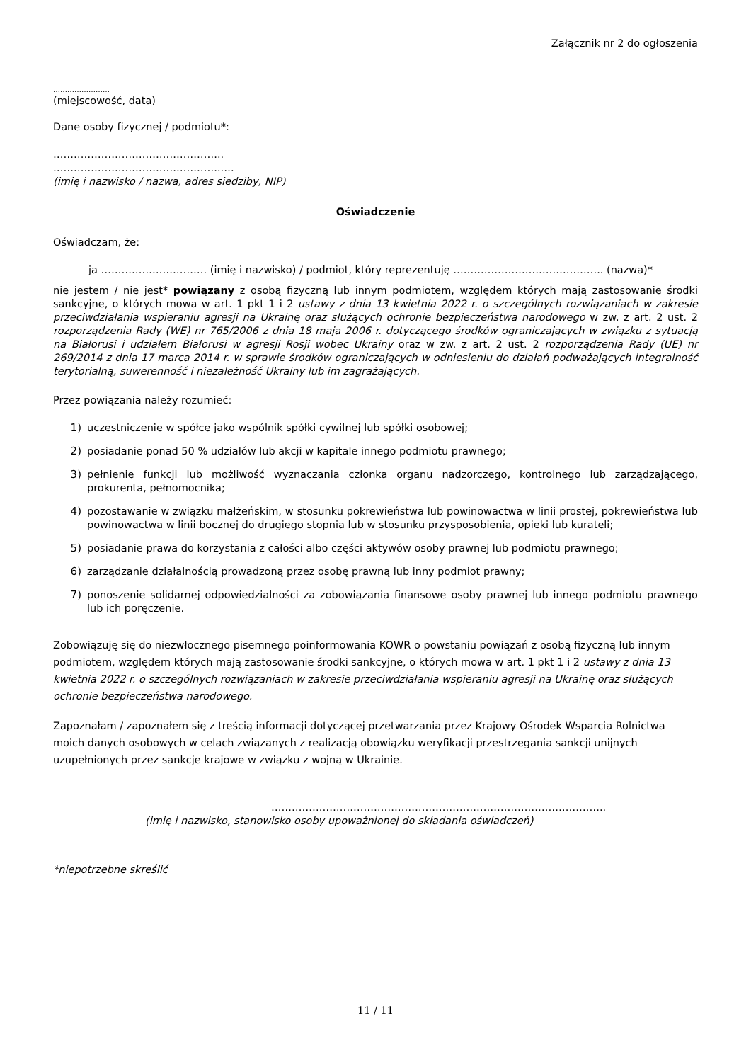Załącznik nr 2 do ogłoszenia
……………………
(miejscowość, data)
Dane osoby fizycznej / podmiotu*:
…………………………………………..
…………………………………………..…
(imię i nazwisko / nazwa, adres siedziby, NIP)
Oświadczenie
Oświadczam, że:
ja …………………………. (imię i nazwisko) / podmiot, który reprezentuję …………………………………….. (nazwa)*
nie jestem / nie jest* powiązany z osobą fizyczną lub innym podmiotem, względem których mają zastosowanie środki sankcyjne, o których mowa w art. 1 pkt 1 i 2 ustawy z dnia 13 kwietnia 2022 r. o szczególnych rozwiązaniach w zakresie przeciwdziałania wspieraniu agresji na Ukrainę oraz służących ochronie bezpieczeństwa narodowego w zw. z art. 2 ust. 2 rozporządzenia Rady (WE) nr 765/2006 z dnia 18 maja 2006 r. dotyczącego środków ograniczających w związku z sytuacją na Białorusi i udziałem Białorusi w agresji Rosji wobec Ukrainy oraz w zw. z art. 2 ust. 2 rozporządzenia Rady (UE) nr 269/2014 z dnia 17 marca 2014 r. w sprawie środków ograniczających w odniesieniu do działań podważających integralność terytorialną, suwerenność i niezależność Ukrainy lub im zagrażających.
Przez powiązania należy rozumieć:
1) uczestniczenie w spółce jako wspólnik spółki cywilnej lub spółki osobowej;
2) posiadanie ponad 50 % udziałów lub akcji w kapitale innego podmiotu prawnego;
3) pełnienie funkcji lub możliwość wyznaczania członka organu nadzorczego, kontrolnego lub zarządzającego, prokurenta, pełnomocnika;
4) pozostawanie w związku małżeńskim, w stosunku pokrewieństwa lub powinowactwa w linii prostej, pokrewieństwa lub powinowactwa w linii bocznej do drugiego stopnia lub w stosunku przysposobienia, opieki lub kurateli;
5) posiadanie prawa do korzystania z całości albo części aktywów osoby prawnej lub podmiotu prawnego;
6) zarządzanie działalnością prowadzoną przez osobę prawną lub inny podmiot prawny;
7) ponoszenie solidarnej odpowiedzialności za zobowiązania finansowe osoby prawnej lub innego podmiotu prawnego lub ich poręczenie.
Zobowiązuję się do niezwłocznego pisemnego poinformowania KOWR o powstaniu powiązań z osobą fizyczną lub innym podmiotem, względem których mają zastosowanie środki sankcyjne, o których mowa w art. 1 pkt 1 i 2 ustawy z dnia 13 kwietnia 2022 r. o szczególnych rozwiązaniach w zakresie przeciwdziałania wspieraniu agresji na Ukrainę oraz służących ochronie bezpieczeństwa narodowego.
Zapoznałam / zapoznałem się z treścią informacji dotyczącej przetwarzania przez Krajowy Ośrodek Wsparcia Rolnictwa moich danych osobowych w celach związanych z realizacją obowiązku weryfikacji przestrzegania sankcji unijnych uzupełnionych przez sankcje krajowe w związku z wojną w Ukrainie.
……………………………………………………………………………………..
(imię i nazwisko, stanowisko osoby upoważnionej do składania oświadczeń)
*niepotrzebne skreślić
11 / 11